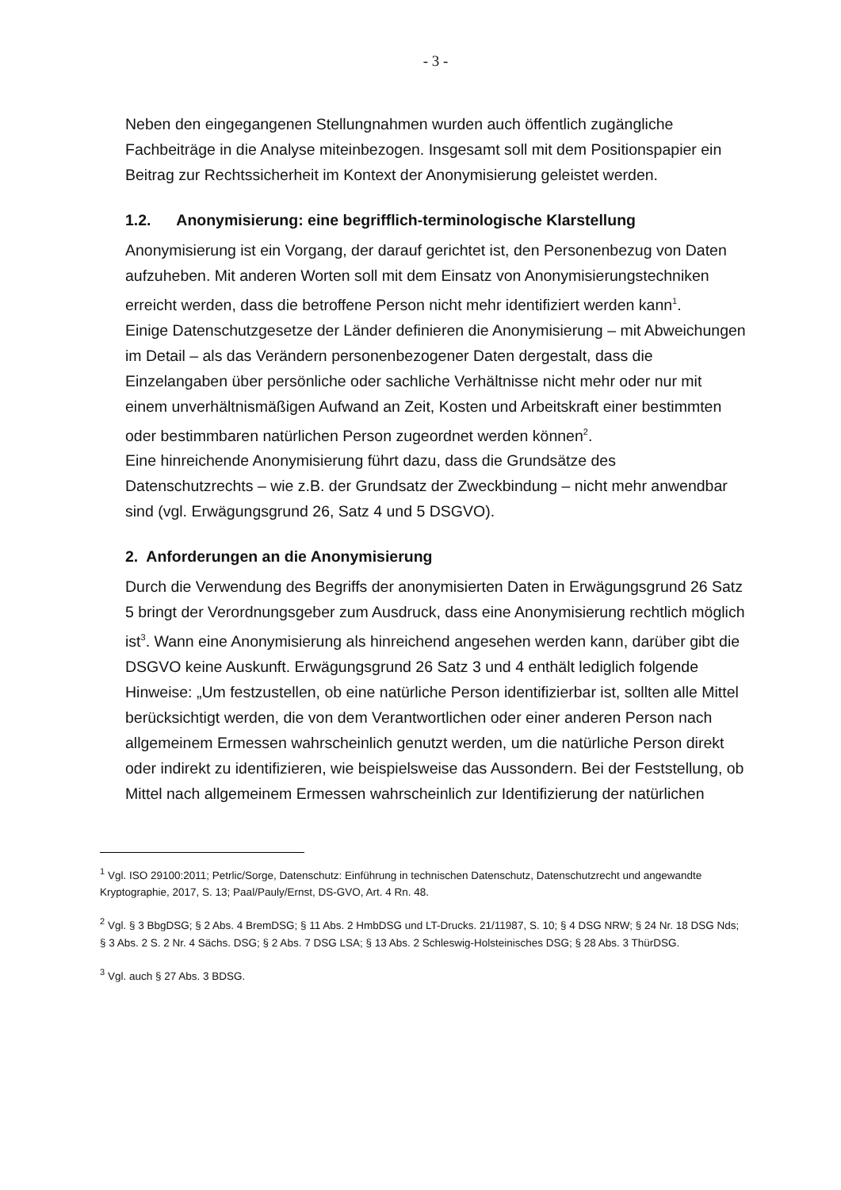- 3 -
Neben den eingegangenen Stellungnahmen wurden auch öffentlich zugängliche Fachbeiträge in die Analyse miteinbezogen. Insgesamt soll mit dem Positionspapier ein Beitrag zur Rechtssicherheit im Kontext der Anonymisierung geleistet werden.
1.2. Anonymisierung: eine begrifflich-terminologische Klarstellung
Anonymisierung ist ein Vorgang, der darauf gerichtet ist, den Personenbezug von Daten aufzuheben. Mit anderen Worten soll mit dem Einsatz von Anonymisierungstechniken erreicht werden, dass die betroffene Person nicht mehr identifiziert werden kann<sup>1</sup>.
Einige Datenschutzgesetze der Länder definieren die Anonymisierung – mit Abweichungen im Detail – als das Verändern personenbezogener Daten dergestalt, dass die Einzelangaben über persönliche oder sachliche Verhältnisse nicht mehr oder nur mit einem unverhältnismäßigen Aufwand an Zeit, Kosten und Arbeitskraft einer bestimmten oder bestimmbaren natürlichen Person zugeordnet werden können<sup>2</sup>.
Eine hinreichende Anonymisierung führt dazu, dass die Grundsätze des Datenschutzrechts – wie z.B. der Grundsatz der Zweckbindung – nicht mehr anwendbar sind (vgl. Erwägungsgrund 26, Satz 4 und 5 DSGVO).
2. Anforderungen an die Anonymisierung
Durch die Verwendung des Begriffs der anonymisierten Daten in Erwägungsgrund 26 Satz 5 bringt der Verordnungsgeber zum Ausdruck, dass eine Anonymisierung rechtlich möglich ist<sup>3</sup>. Wann eine Anonymisierung als hinreichend angesehen werden kann, darüber gibt die DSGVO keine Auskunft. Erwägungsgrund 26 Satz 3 und 4 enthält lediglich folgende Hinweise: „Um festzustellen, ob eine natürliche Person identifizierbar ist, sollten alle Mittel berücksichtigt werden, die von dem Verantwortlichen oder einer anderen Person nach allgemeinem Ermessen wahrscheinlich genutzt werden, um die natürliche Person direkt oder indirekt zu identifizieren, wie beispielsweise das Aussondern. Bei der Feststellung, ob Mittel nach allgemeinem Ermessen wahrscheinlich zur Identifizierung der natürlichen
<sup>1</sup> Vgl. ISO 29100:2011; Petrlic/Sorge, Datenschutz: Einführung in technischen Datenschutz, Datenschutzrecht und angewandte Kryptographie, 2017, S. 13; Paal/Pauly/Ernst, DS-GVO, Art. 4 Rn. 48.
<sup>2</sup> Vgl. § 3 BbgDSG; § 2 Abs. 4 BremDSG; § 11 Abs. 2 HmbDSG und LT-Drucks. 21/11987, S. 10; § 4 DSG NRW; § 24 Nr. 18 DSG Nds; § 3 Abs. 2 S. 2 Nr. 4 Sächs. DSG; § 2 Abs. 7 DSG LSA; § 13 Abs. 2 Schleswig-Holsteinisches DSG; § 28 Abs. 3 ThürDSG.
<sup>3</sup> Vgl. auch § 27 Abs. 3 BDSG.